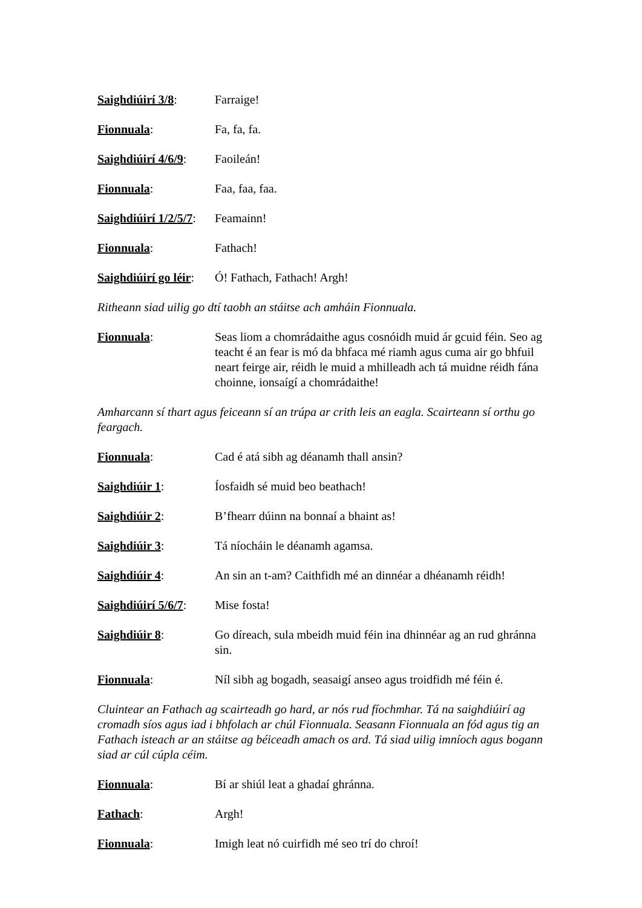Saighdiúirí 3/8: Farraige!
Fionnuala: Fa, fa, fa.
Saighdiúirí 4/6/9:
Faoileán!
Fionnuala: Faa, faa, faa.
Saighdiúirí 1/2/5/7:
Feamainn!
Fionnuala: Fathach!
Saighdiúirí go léir:
Ó! Fathach, Fathach! Argh!
Ritheann siad uilig go dtí taobh an stáitse ach amháin Fionnuala.
Fionnuala: Seas liom a chomrádaithe agus cosnóidh muid ár gcuid féin. Seo ag teacht é an fear is mó da bhfaca mé riamh agus cuma air go bhfuil neart feirge air, réidh le muid a mhilleadh ach tá muidne réidh fána choinne, ionsaígí a chomrádaithe!
Amharcann sí thart agus feiceann sí an trúpa ar crith leis an eagla. Scairteann sí orthu go feargach.
Fionnuala: Cad é atá sibh ag déanamh thall ansin?
Saighdiúir 1: Íosfaidh sé muid beo beathach!
Saighdiúir 2: B’fhearr dúinn na bonnaí a bhaint as!
Saighdiúir 3: Tá níocháin le déanamh agamsa.
Saighdiúir 4: An sin an t-am? Caithfidh mé an dinnéar a dhéanamh réidh!
Saighdiúirí 5/6/7:
Mise fosta!
Saighdiúir 8: Go díreach, sula mbeidh muid féin ina dhinnéar ag an rud ghránna sin.
Fionnuala: Níl sibh ag bogadh, seasaigí anseo agus troidfidh mé féin é.
Cluintear an Fathach ag scairteadh go hard, ar nós rud fíochmhar. Tá na saighdiúirí ag cromadh síos agus iad i bhfolach ar chúl Fionnuala. Seasann Fionnuala an fód agus tig an Fathach isteach ar an stáitse ag béiceadh amach os ard. Tá siad uilig imníoch agus bogann siad ar cúl cúpla céim.
Fionnuala: Bí ar shiúl leat a ghadaí ghránna.
Fathach: Argh!
Fionnuala: Imigh leat nó cuirfidh mé seo trí do chroí!